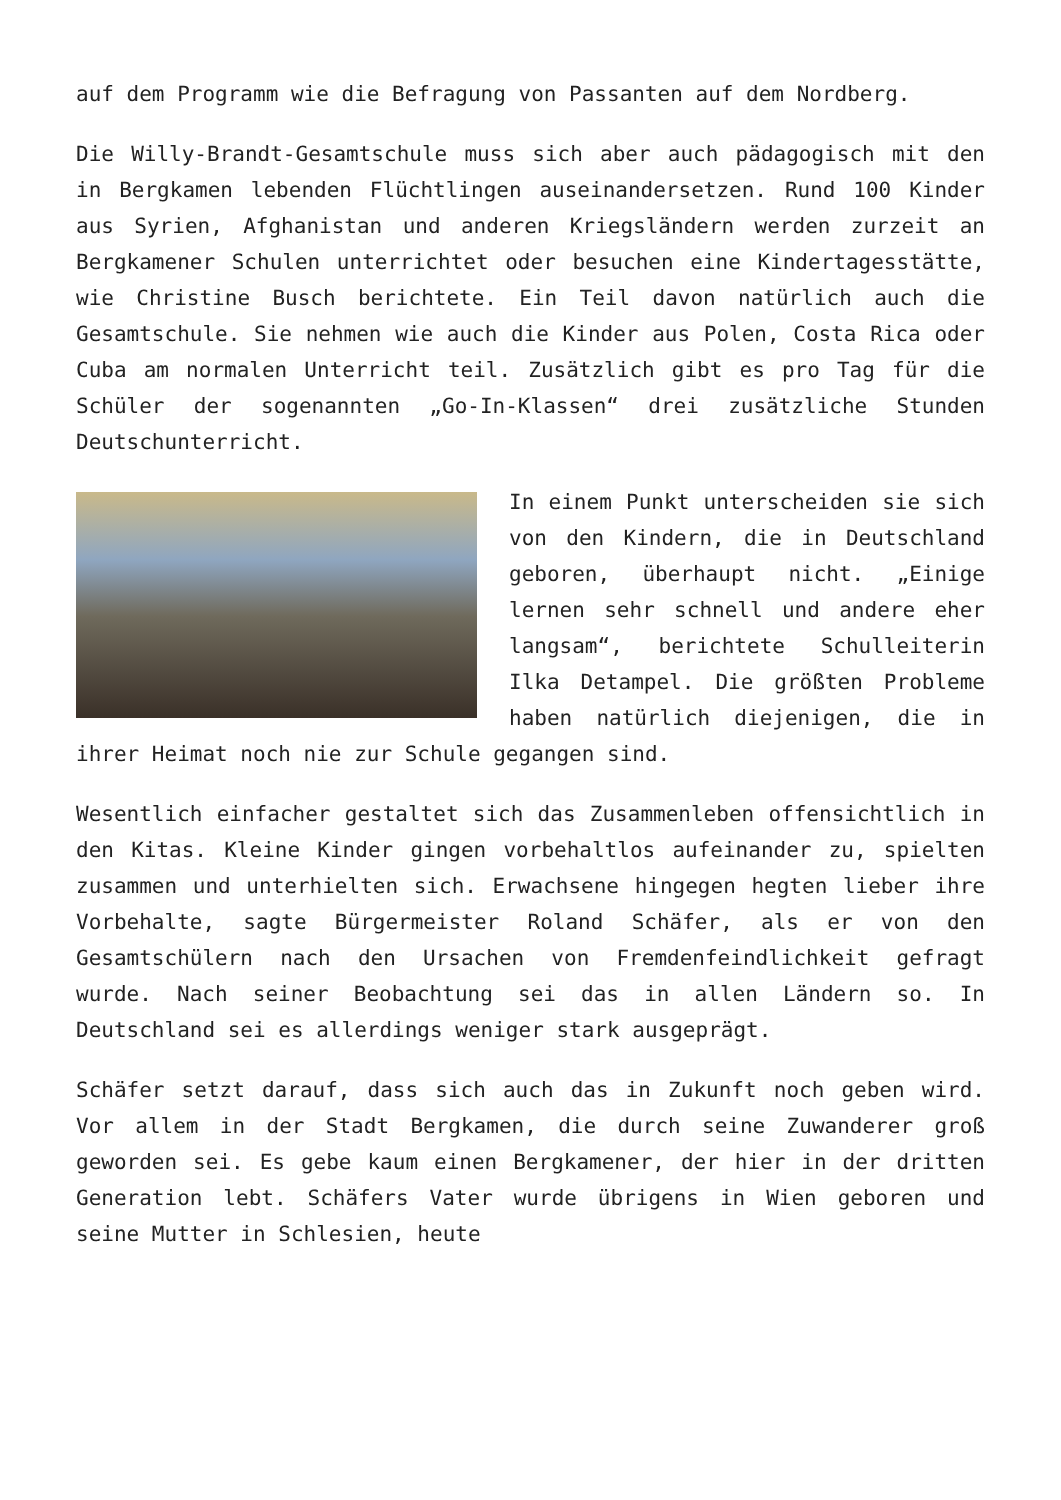auf dem Programm wie die Befragung von Passanten auf dem Nordberg.
Die Willy-Brandt-Gesamtschule muss sich aber auch pädagogisch mit den in Bergkamen lebenden Flüchtlingen auseinandersetzen. Rund 100 Kinder aus Syrien, Afghanistan und anderen Kriegsländern werden zurzeit an Bergkamener Schulen unterrichtet oder besuchen eine Kindertagesstätte, wie Christine Busch berichtete. Ein Teil davon natürlich auch die Gesamtschule. Sie nehmen wie auch die Kinder aus Polen, Costa Rica oder Cuba am normalen Unterricht teil. Zusätzlich gibt es pro Tag für die Schüler der sogenannten „Go-In-Klassen“ drei zusätzliche Stunden Deutschunterricht.
In einem Punkt unterscheiden sie sich von den Kindern, die in Deutschland geboren, überhaupt nicht. „Einige lernen sehr schnell und andere eher langsam“, berichtete Schulleiterin Ilka Detampel. Die größten Probleme haben natürlich diejenigen, die in ihrer Heimat noch nie zur Schule gegangen sind.
Wesentlich einfacher gestaltet sich das Zusammenleben offensichtlich in den Kitas. Kleine Kinder gingen vorbehaltlos aufeinander zu, spielten zusammen und unterhielten sich. Erwachsene hingegen hegten lieber ihre Vorbehalte, sagte Bürgermeister Roland Schäfer, als er von den Gesamtschülern nach den Ursachen von Fremdenfeindlichkeit gefragt wurde. Nach seiner Beobachtung sei das in allen Ländern so. In Deutschland sei es allerdings weniger stark ausgeprägt.
Schäfer setzt darauf, dass sich auch das in Zukunft noch geben wird. Vor allem in der Stadt Bergkamen, die durch seine Zuwanderer groß geworden sei. Es gebe kaum einen Bergkamener, der hier in der dritten Generation lebt. Schäfers Vater wurde übrigens in Wien geboren und seine Mutter in Schlesien, heute